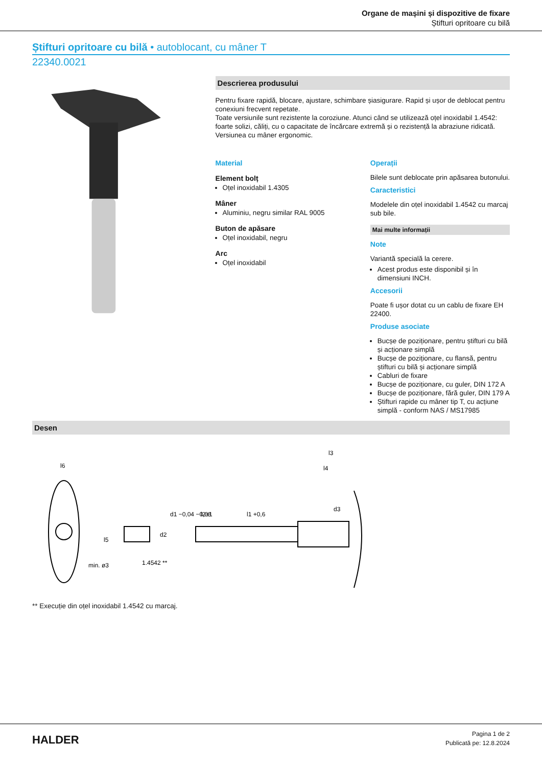Organe de mașini și dispozitive de fixare
Știfturi opritoare cu bilă
Știfturi opritoare cu bilă • autoblocant, cu mâner T
22340.0021
Descrierea produsului
Pentru fixare rapidă, blocare, ajustare, schimbare șiasigurare. Rapid și ușor de deblocat pentru conexiuni frecvent repetate.
Toate versiunile sunt rezistente la coroziune. Atunci când se utilizează oțel inoxidabil 1.4542: foarte solizi, căliți, cu o capacitate de încărcare extremă și o rezistență la abraziune ridicată.
Versiunea cu mâner ergonomic.
Material
Element bolț
Oțel inoxidabil 1.4305
Mâner
Aluminiu, negru similar RAL 9005
Buton de apăsare
Oțel inoxidabil, negru
Arc
Oțel inoxidabil
Operații
Bilele sunt deblocate prin apăsarea butonului.
Caracteristici
Modelele din oțel inoxidabil 1.4542 cu marcaj sub bile.
Mai multe informații
Note
Variantă specială la cerere.
Acest produs este disponibil și în dimensiuni INCH.
Accesorii
Poate fi ușor dotat cu un cablu de fixare EH 22400.
Produse asociate
Bucșe de poziționare, pentru știfturi cu bilă și acționare simplă
Bucșe de poziționare, cu flansă, pentru știfturi cu bilă și acționare simplă
Cabluri de fixare
Bucșe de poziționare, cu guler, DIN 172 A
Bucșe de poziționare, fără guler, DIN 179 A
Știfturi rapide cu mâner tip T, cu acțiune simplă - conform NAS / MS17985
Desen
l6
l5
l3
l4
l2±1
l1 +0,6
d1 −0,04 −0,08
d2
d3
min. ø3
1.4542 **
** Execuție din oțel inoxidabil 1.4542 cu marcaj.
HALDER
Pagina 1 de 2
Publicată pe: 12.8.2024